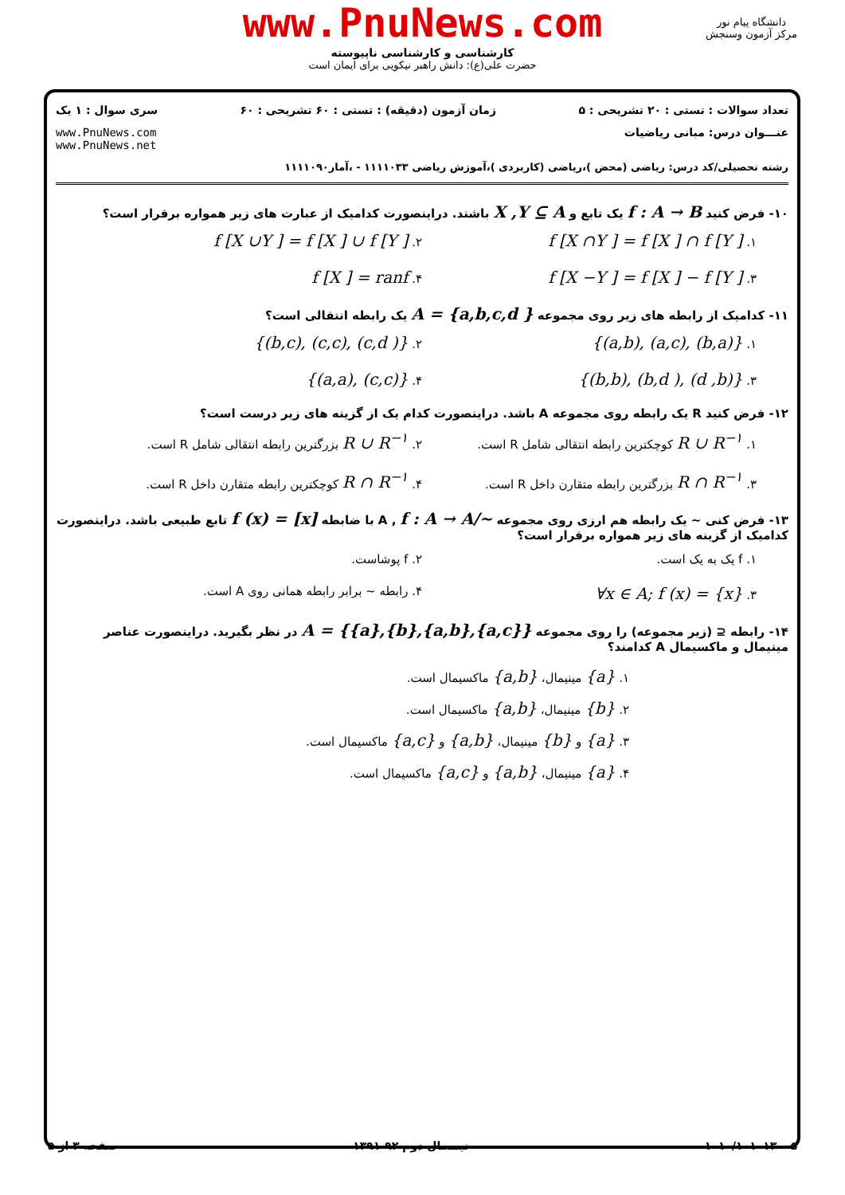www.PnuNews.com
کارشناسی و کارشناسی ناپیوسته
حضرت علی(ع): دانش راهبر نیکویی برای ایمان است
دانشگاه پیام نور
مرکز آزمون وسنجش
تعداد سوالات : تستی : ۲۰ تشریحی : ۵ زمان آزمون (دقیقه) : تستی : ۶۰ تشریحی : ۶۰ سری سوال : ۱ یک
عنـــوان درس: مبانی ریاضیات www.PnuNews.com
www.PnuNews.net
رشته تحصیلی/کد درس: ریاضی (محض )،ریاضی (کاربردی )،آموزش ریاضی ۱۱۱۱۰۳۳ - ،آمار۱۱۱۱۰۹۰
۱۰- فرض کنید f : A → B یک تابع و X ,Y ⊆ A باشند. دراینصورت کدامیک از عبارت های زیر همواره برقرار است؟
۱. f [X ∩Y ] = f [X ] ∩ f [Y ] ۲. f [X ∪Y ] = f [X ] ∪ f [Y ] ۳. f [X −Y ] = f [X ] − f [Y ] ۴. f [X ] = ranf
۱۱- کدامیک از رابطه های زیر روی مجموعه A = {a,b,c,d } یک رابطه انتقالی است؟
۱. {(a,b), (a,c), (b,a)} ۲. {(b,c), (c,c), (c,d )} ۳. {(b,b), (b,d ), (d ,b)} ۴. {(a,a), (c,c)}
۱۲- فرض کنید R یک رابطه روی مجموعه A باشد. دراینصورت کدام یک از گزینه های زیر درست است؟
۱. R ∪ R<sup>−۱</sup> کوچکترین رابطه انتقالی شامل R است. ۲. R ∪ R<sup>−۱</sup> بزرگترین رابطه انتقالی شامل R است. ۳. R ∩ R<sup>−۱</sup> بزرگترین رابطه متقارن داخل R است. ۴. R ∩ R<sup>−۱</sup> کوچکترین رابطه متقارن داخل R است.
۱۳- فرض کنی ~ یک رابطه هم ارزی روی مجموعه A , f : A → A/~ با ضابطه f (x) = [x] تابع طبیعی باشد. دراینصورت کدامیک از گزینه های زیر همواره برقرار است؟
۱. f یک به یک است. ۲. f پوشاست. ۳. ∀x ∈ A; f (x) = {x} ۴. رابطه ~ برابر رابطه همانی روی A است.
۱۴- رابطه ⊆ (زیر مجموعه) را روی مجموعه A = {{a},{b},{a,b},{a,c}} در نظر بگیرید. دراینصورت عناصر مینیمال و ماکسیمال A کدامند؟
۱. {a} مینیمال، {a,b} ماکسیمال است.
۲. {b} مینیمال، {a,b} ماکسیمال است.
۳. {a} و {b} مینیمال، {a,b} و {a,c} ماکسیمال است.
۴. {a} مینیمال، {a,b} و {a,c} ماکسیمال است.
۱۰۱۰/۱۰۱۰۱۳۰۰۵ نیمسال دوم ۹۲-۱۳۹۱ صفحه ۳ از ۵